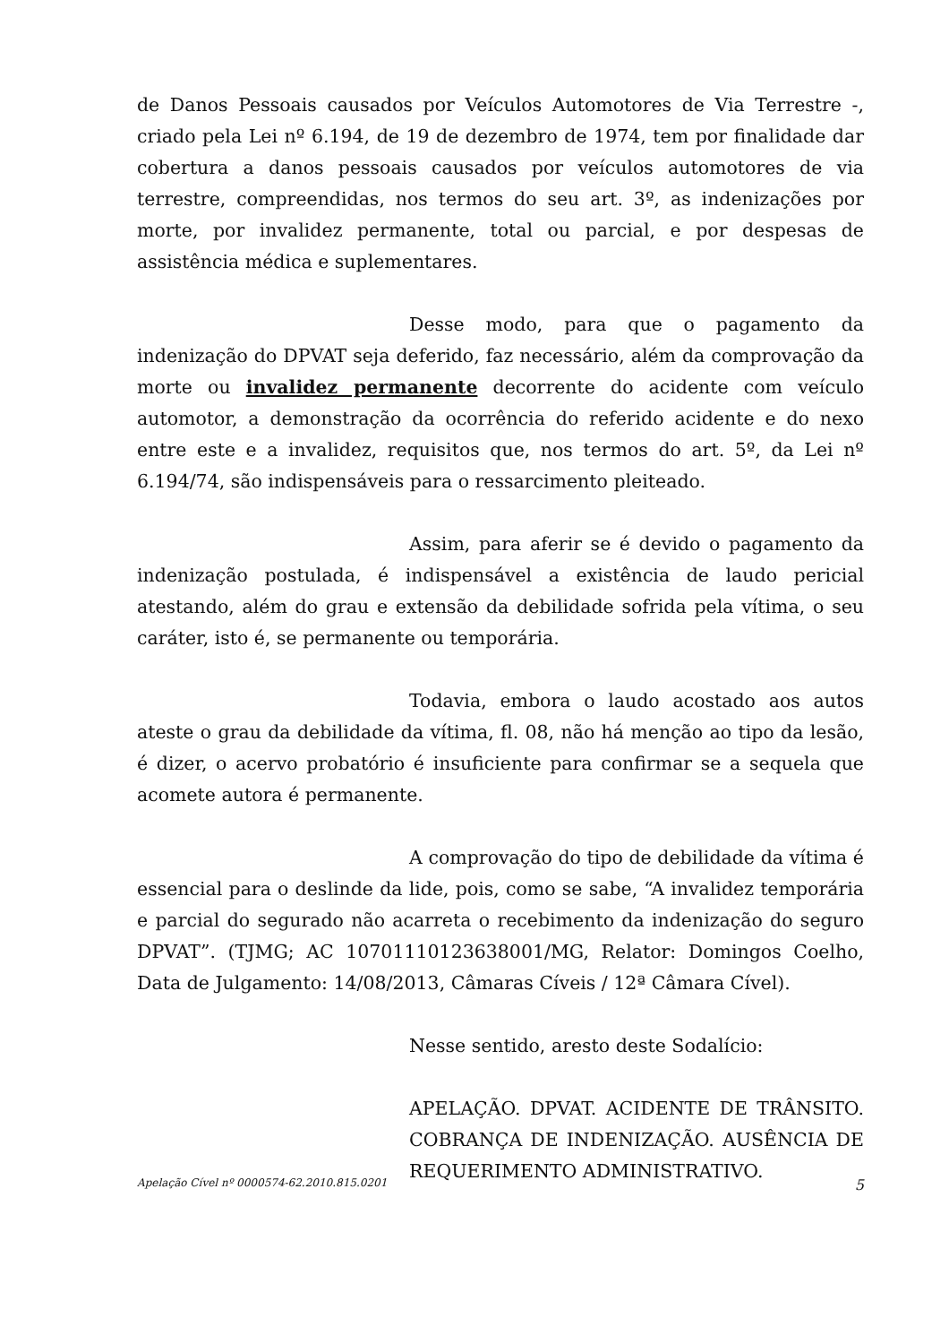de Danos Pessoais causados por Veículos Automotores de Via Terrestre -, criado pela Lei nº 6.194, de 19 de dezembro de 1974, tem por finalidade dar cobertura a danos pessoais causados por veículos automotores de via terrestre, compreendidas, nos termos do seu art. 3º, as indenizações por morte, por invalidez permanente, total ou parcial, e por despesas de assistência médica e suplementares.
Desse modo, para que o pagamento da indenização do DPVAT seja deferido, faz necessário, além da comprovação da morte ou invalidez permanente decorrente do acidente com veículo automotor, a demonstração da ocorrência do referido acidente e do nexo entre este e a invalidez, requisitos que, nos termos do art. 5º, da Lei nº 6.194/74, são indispensáveis para o ressarcimento pleiteado.
Assim, para aferir se é devido o pagamento da indenização postulada, é indispensável a existência de laudo pericial atestando, além do grau e extensão da debilidade sofrida pela vítima, o seu caráter, isto é, se permanente ou temporária.
Todavia, embora o laudo acostado aos autos ateste o grau da debilidade da vítima, fl. 08, não há menção ao tipo da lesão, é dizer, o acervo probatório é insuficiente para confirmar se a sequela que acomete autora é permanente.
A comprovação do tipo de debilidade da vítima é essencial para o deslinde da lide, pois, como se sabe, “A invalidez temporária e parcial do segurado não acarreta o recebimento da indenização do seguro DPVAT”. (TJMG; AC 10701110123638001/MG, Relator: Domingos Coelho, Data de Julgamento: 14/08/2013, Câmaras Cíveis / 12ª Câmara Cível).
Nesse sentido, aresto deste Sodalício:
APELAÇÃO. DPVAT. ACIDENTE DE TRÂNSITO. COBRANÇA DE INDENIZAÇÃO. AUSÊNCIA DE REQUERIMENTO ADMINISTRATIVO.
Apelação Cível nº 0000574-62.2010.815.0201 5